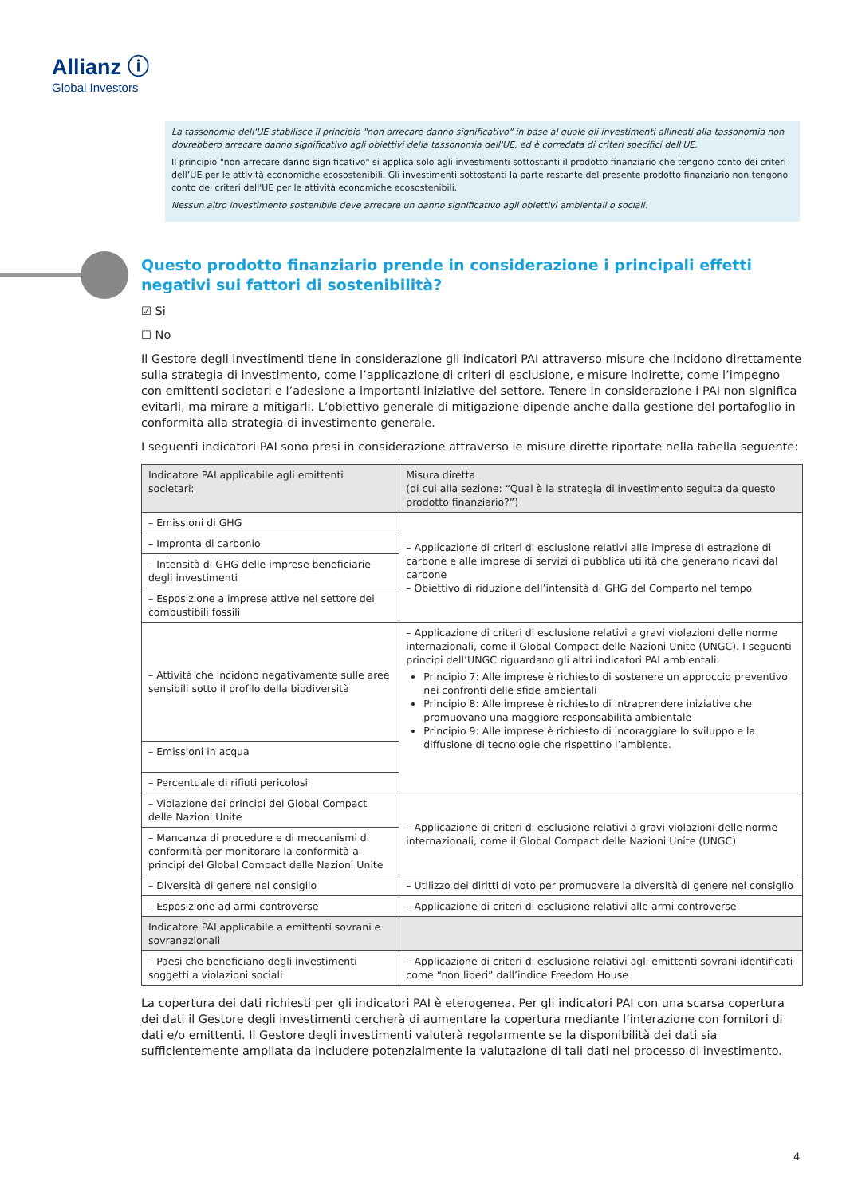Allianz ⓘ
Global Investors
La tassonomia dell'UE stabilisce il principio "non arrecare danno significativo" in base al quale gli investimenti allineati alla tassonomia non dovrebbero arrecare danno significativo agli obiettivi della tassonomia dell'UE, ed è corredata di criteri specifici dell'UE.
Il principio "non arrecare danno significativo" si applica solo agli investimenti sottostanti il prodotto finanziario che tengono conto dei criteri dell’UE per le attività economiche ecosostenibili. Gli investimenti sottostanti la parte restante del presente prodotto finanziario non tengono conto dei criteri dell'UE per le attività economiche ecosostenibili.
Nessun altro investimento sostenibile deve arrecare un danno significativo agli obiettivi ambientali o sociali.
Questo prodotto finanziario prende in considerazione i principali effetti negativi sui fattori di sostenibilità?
☑ Si
☐ No
Il Gestore degli investimenti tiene in considerazione gli indicatori PAI attraverso misure che incidono direttamente sulla strategia di investimento, come l’applicazione di criteri di esclusione, e misure indirette, come l’impegno con emittenti societari e l’adesione a importanti iniziative del settore. Tenere in considerazione i PAI non significa evitarli, ma mirare a mitigarli. L’obiettivo generale di mitigazione dipende anche dalla gestione del portafoglio in conformità alla strategia di investimento generale.
I seguenti indicatori PAI sono presi in considerazione attraverso le misure dirette riportate nella tabella seguente:
| Indicatore PAI applicabile agli emittenti societari: | Misura diretta (di cui alla sezione: “Qual è la strategia di investimento seguita da questo prodotto finanziario?”) |
| --- | --- |
| – Emissioni di GHG | – Applicazione di criteri di esclusione relativi alle imprese di estrazione di carbone e alle imprese di servizi di pubblica utilità che generano ricavi dal carbone – Obiettivo di riduzione dell’intensità di GHG del Comparto nel tempo |
| – Impronta di carbonio | |
| – Intensità di GHG delle imprese beneficiarie degli investimenti | |
| – Esposizione a imprese attive nel settore dei combustibili fossili | |
| – Attività che incidono negativamente sulle aree sensibili sotto il profilo della biodiversità | – Applicazione di criteri di esclusione relativi a gravi violazioni delle norme internazionali, come il Global Compact delle Nazioni Unite (UNGC). I seguenti principi dell’UNGC riguardano gli altri indicatori PAI ambientali: Principio 7: Alle imprese è richiesto di sostenere un approccio preventivo nei confronti delle sfide ambientali Principio 8: Alle imprese è richiesto di intraprendere iniziative che promuovano una maggiore responsabilità ambientale Principio 9: Alle imprese è richiesto di incoraggiare lo sviluppo e la diffusione di tecnologie che rispettino l’ambiente. |
| – Emissioni in acqua | |
| – Percentuale di rifiuti pericolosi | |
| – Violazione dei principi del Global Compact delle Nazioni Unite | – Applicazione di criteri di esclusione relativi a gravi violazioni delle norme internazionali, come il Global Compact delle Nazioni Unite (UNGC) |
| – Mancanza di procedure e di meccanismi di conformità per monitorare la conformità ai principi del Global Compact delle Nazioni Unite | |
| – Diversità di genere nel consiglio | – Utilizzo dei diritti di voto per promuovere la diversità di genere nel consiglio |
| – Esposizione ad armi controverse | – Applicazione di criteri di esclusione relativi alle armi controverse |
| Indicatore PAI applicabile a emittenti sovrani e sovranazionali | |
| – Paesi che beneficiano degli investimenti soggetti a violazioni sociali | – Applicazione di criteri di esclusione relativi agli emittenti sovrani identificati come “non liberi” dall’indice Freedom House |
La copertura dei dati richiesti per gli indicatori PAI è eterogenea. Per gli indicatori PAI con una scarsa copertura dei dati il Gestore degli investimenti cercherà di aumentare la copertura mediante l’interazione con fornitori di dati e/o emittenti. Il Gestore degli investimenti valuterà regolarmente se la disponibilità dei dati sia sufficientemente ampliata da includere potenzialmente la valutazione di tali dati nel processo di investimento.
4